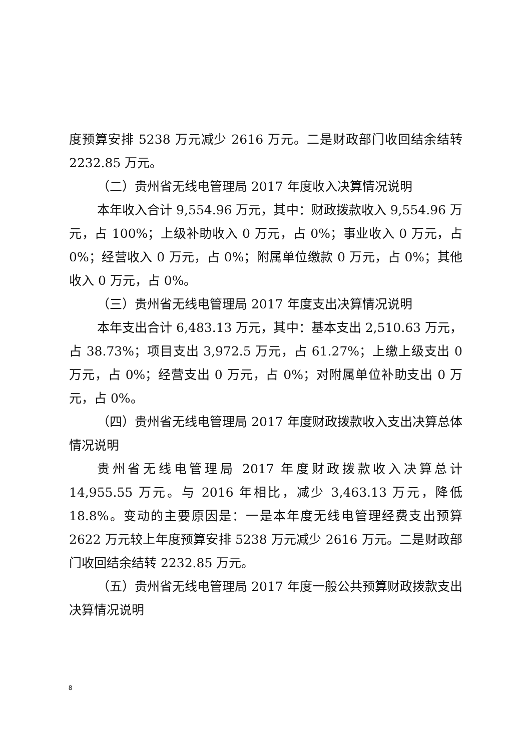度预算安排 5238 万元减少 2616 万元。二是财政部门收回结余结转 2232.85 万元。
（二）贵州省无线电管理局 2017 年度收入决算情况说明
本年收入合计 9,554.96 万元，其中：财政拨款收入 9,554.96 万元，占 100%；上级补助收入 0 万元，占 0%；事业收入 0 万元，占 0%；经营收入 0 万元，占 0%；附属单位缴款 0 万元，占 0%；其他收入 0 万元，占 0%。
（三）贵州省无线电管理局 2017 年度支出决算情况说明
本年支出合计 6,483.13 万元，其中：基本支出 2,510.63 万元，占 38.73%；项目支出 3,972.5 万元，占 61.27%；上缴上级支出 0 万元，占 0%；经营支出 0 万元，占 0%；对附属单位补助支出 0 万元，占 0%。
（四）贵州省无线电管理局 2017 年度财政拨款收入支出决算总体情况说明
贵州省无线电管理局 2017 年度财政拨款收入决算总计 14,955.55 万元。与 2016 年相比，减少 3,463.13 万元，降低 18.8%。变动的主要原因是：一是本年度无线电管理经费支出预算 2622 万元较上年度预算安排 5238 万元减少 2616 万元。二是财政部门收回结余结转 2232.85 万元。
（五）贵州省无线电管理局 2017 年度一般公共预算财政拨款支出决算情况说明
8